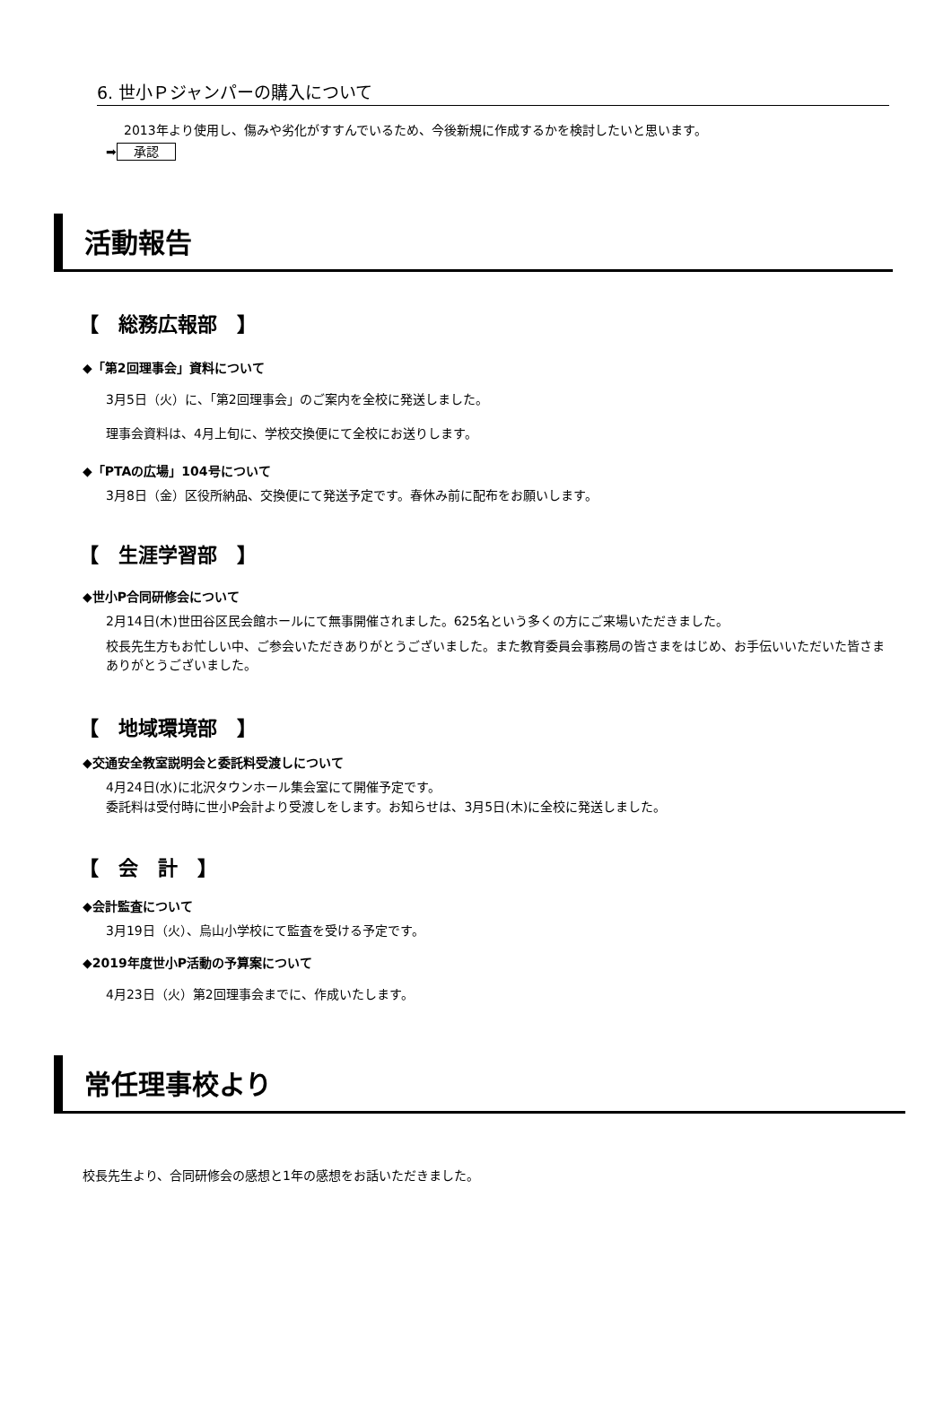6. 世小Ｐジャンパーの購入について
2013年より使用し、傷みや劣化がすすんでいるため、今後新規に作成するかを検討したいと思います。
➡ 承認
活動報告
【　総務広報部　】
◆「第2回理事会」資料について
3月5日（火）に、「第2回理事会」のご案内を全校に発送しました。
理事会資料は、4月上旬に、学校交換便にて全校にお送りします。
◆「PTAの広場」104号について
3月8日（金）区役所納品、交換便にて発送予定です。春休み前に配布をお願いします。
【　生涯学習部　】
◆世小P合同研修会について
2月14日(木)世田谷区民会館ホールにて無事開催されました。625名という多くの方にご来場いただきました。
校長先生方もお忙しい中、ご参会いただきありがとうございました。また教育委員会事務局の皆さまをはじめ、お手伝いいただいた皆さまありがとうございました。
【　地域環境部　】
◆交通安全教室説明会と委託料受渡しについて
4月24日(水)に北沢タウンホール集会室にて開催予定です。
委託料は受付時に世小P会計より受渡しをします。お知らせは、3月5日(木)に全校に発送しました。
【　会　計　】
◆会計監査について
3月19日（火）、烏山小学校にて監査を受ける予定です。
◆2019年度世小P活動の予算案について
4月23日（火）第2回理事会までに、作成いたします。
常任理事校より
校長先生より、合同研修会の感想と1年の感想をお話いただきました。